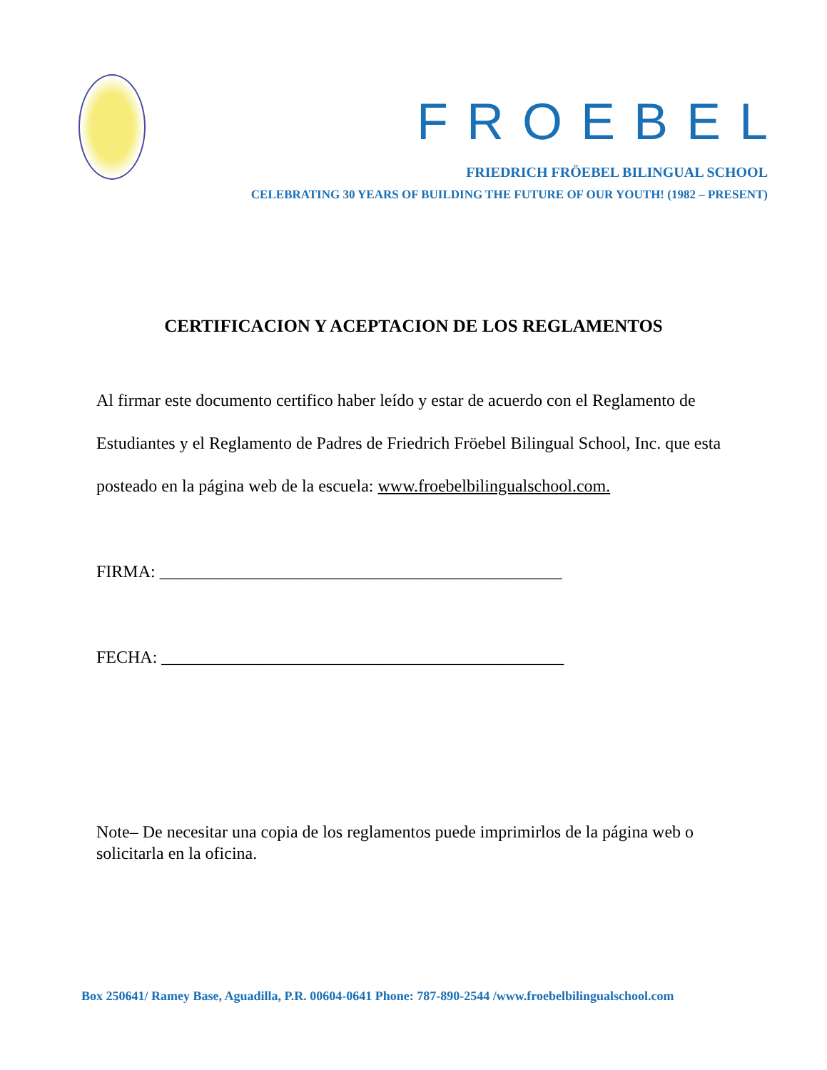FROEBEL
FRIEDRICH FRÖEBEL BILINGUAL SCHOOL
CELEBRATING 30 YEARS OF BUILDING THE FUTURE OF OUR YOUTH! (1982 – PRESENT)
CERTIFICACION Y ACEPTACION DE LOS REGLAMENTOS
Al firmar este documento certifico haber leído y estar de acuerdo con el Reglamento de Estudiantes y el Reglamento de Padres de Friedrich Fröebel Bilingual School, Inc. que esta posteado en la página web de la escuela: www.froebelbilingualschool.com.
FIRMA: _______________________________________________
FECHA: _______________________________________________
Note– De necesitar una copia de los reglamentos puede imprimirlos de la página web o solicitarla en la oficina.
Box 250641/ Ramey Base, Aguadilla, P.R. 00604-0641 Phone: 787-890-2544 /www.froebelbilingualschool.com